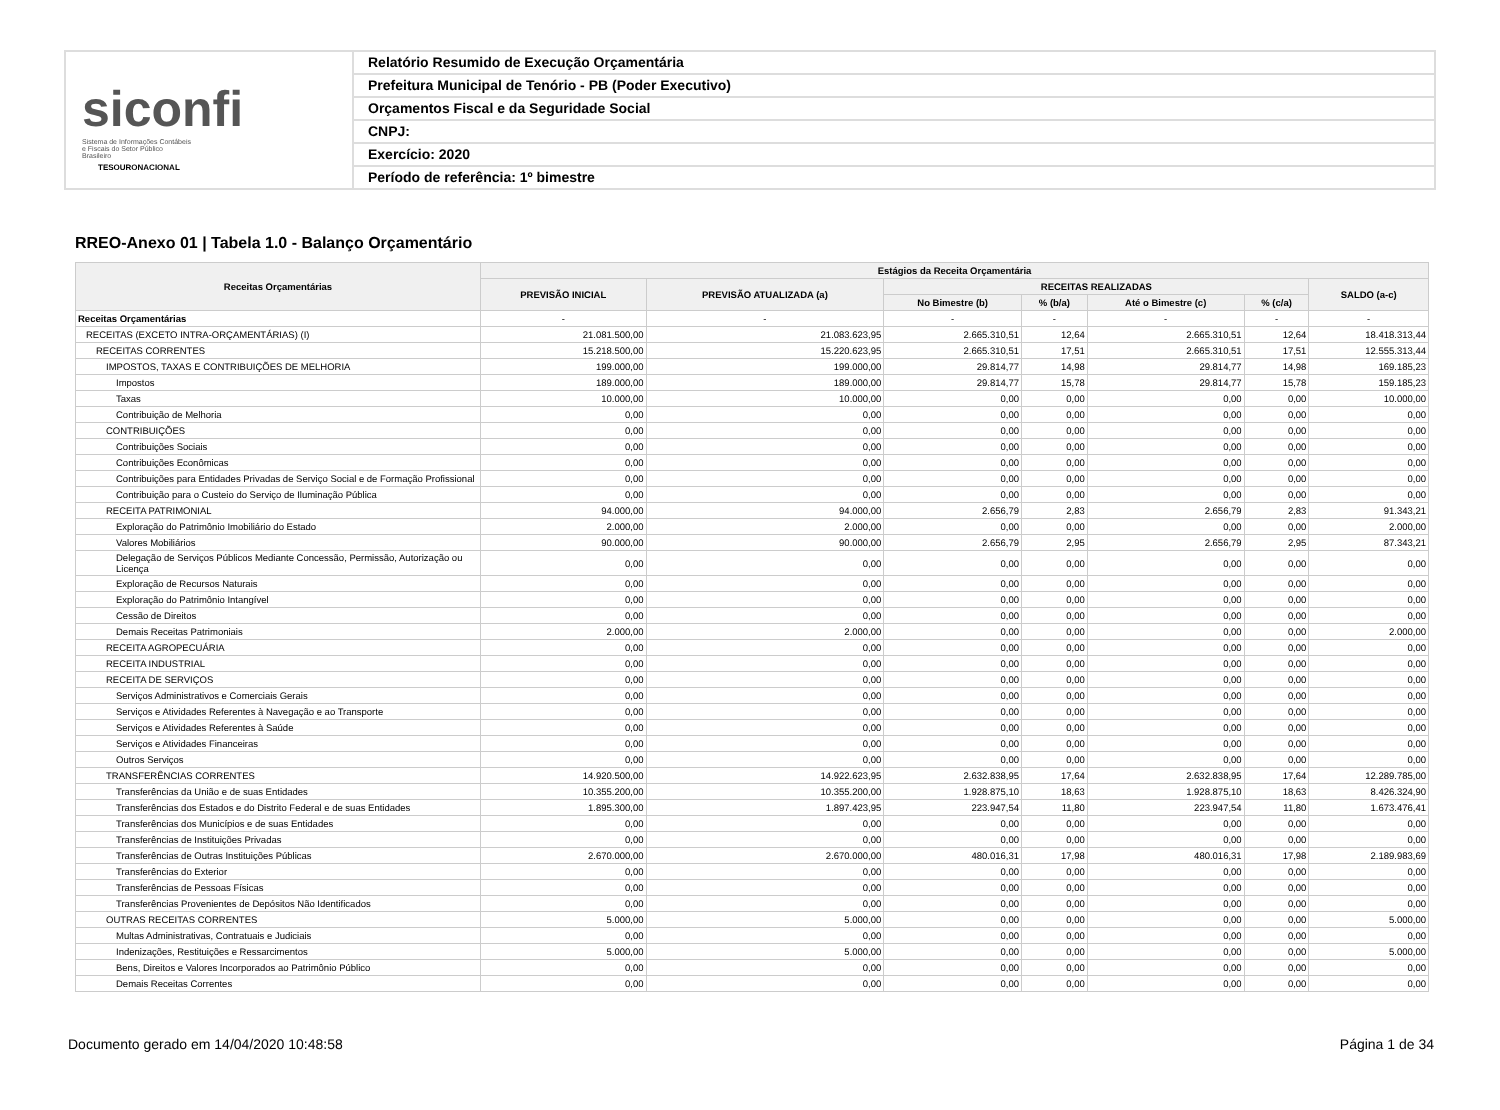siconfi Sistema de Informações Contábeis e Fiscais do Setor Público Brasileiro
TESOURONACIONAL
Relatório Resumido de Execução Orçamentária
Prefeitura Municipal de Tenório - PB (Poder Executivo)
Orçamentos Fiscal e da Seguridade Social
CNPJ:
Exercício: 2020
Período de referência: 1º bimestre
RREO-Anexo 01 | Tabela 1.0 - Balanço Orçamentário
| Receitas Orçamentárias | Estágios da Receita Orçamentária | | | | | | |
| --- | --- | --- | --- | --- | --- | --- | --- |
| | PREVISÃO INICIAL | PREVISÃO ATUALIZADA (a) | RECEITAS REALIZADAS | | | | SALDO (a-c) |
| | | | No Bimestre (b) | % (b/a) | Até o Bimestre (c) | % (c/a) | |
| Receitas Orçamentárias | - | - | - | - | - | - | - |
| RECEITAS (EXCETO INTRA-ORÇAMENTÁRIAS) (I) | 21.081.500,00 | 21.083.623,95 | 2.665.310,51 | 12,64 | 2.665.310,51 | 12,64 | 18.418.313,44 |
| RECEITAS CORRENTES | 15.218.500,00 | 15.220.623,95 | 2.665.310,51 | 17,51 | 2.665.310,51 | 17,51 | 12.555.313,44 |
| IMPOSTOS, TAXAS E CONTRIBUIÇÕES DE MELHORIA | 199.000,00 | 199.000,00 | 29.814,77 | 14,98 | 29.814,77 | 14,98 | 169.185,23 |
| Impostos | 189.000,00 | 189.000,00 | 29.814,77 | 15,78 | 29.814,77 | 15,78 | 159.185,23 |
| Taxas | 10.000,00 | 10.000,00 | 0,00 | 0,00 | 0,00 | 0,00 | 10.000,00 |
| Contribuição de Melhoria | 0,00 | 0,00 | 0,00 | 0,00 | 0,00 | 0,00 | 0,00 |
| CONTRIBUIÇÕES | 0,00 | 0,00 | 0,00 | 0,00 | 0,00 | 0,00 | 0,00 |
| Contribuições Sociais | 0,00 | 0,00 | 0,00 | 0,00 | 0,00 | 0,00 | 0,00 |
| Contribuições Econômicas | 0,00 | 0,00 | 0,00 | 0,00 | 0,00 | 0,00 | 0,00 |
| Contribuições para Entidades Privadas de Serviço Social e de Formação Profissional | 0,00 | 0,00 | 0,00 | 0,00 | 0,00 | 0,00 | 0,00 |
| Contribuição para o Custeio do Serviço de Iluminação Pública | 0,00 | 0,00 | 0,00 | 0,00 | 0,00 | 0,00 | 0,00 |
| RECEITA PATRIMONIAL | 94.000,00 | 94.000,00 | 2.656,79 | 2,83 | 2.656,79 | 2,83 | 91.343,21 |
| Exploração do Patrimônio Imobiliário do Estado | 2.000,00 | 2.000,00 | 0,00 | 0,00 | 0,00 | 0,00 | 2.000,00 |
| Valores Mobiliários | 90.000,00 | 90.000,00 | 2.656,79 | 2,95 | 2.656,79 | 2,95 | 87.343,21 |
| Delegação de Serviços Públicos Mediante Concessão, Permissão, Autorização ou Licença | 0,00 | 0,00 | 0,00 | 0,00 | 0,00 | 0,00 | 0,00 |
| Exploração de Recursos Naturais | 0,00 | 0,00 | 0,00 | 0,00 | 0,00 | 0,00 | 0,00 |
| Exploração do Patrimônio Intangível | 0,00 | 0,00 | 0,00 | 0,00 | 0,00 | 0,00 | 0,00 |
| Cessão de Direitos | 0,00 | 0,00 | 0,00 | 0,00 | 0,00 | 0,00 | 0,00 |
| Demais Receitas Patrimoniais | 2.000,00 | 2.000,00 | 0,00 | 0,00 | 0,00 | 0,00 | 2.000,00 |
| RECEITA AGROPECUÁRIA | 0,00 | 0,00 | 0,00 | 0,00 | 0,00 | 0,00 | 0,00 |
| RECEITA INDUSTRIAL | 0,00 | 0,00 | 0,00 | 0,00 | 0,00 | 0,00 | 0,00 |
| RECEITA DE SERVIÇOS | 0,00 | 0,00 | 0,00 | 0,00 | 0,00 | 0,00 | 0,00 |
| Serviços Administrativos e Comerciais Gerais | 0,00 | 0,00 | 0,00 | 0,00 | 0,00 | 0,00 | 0,00 |
| Serviços e Atividades Referentes à Navegação e ao Transporte | 0,00 | 0,00 | 0,00 | 0,00 | 0,00 | 0,00 | 0,00 |
| Serviços e Atividades Referentes à Saúde | 0,00 | 0,00 | 0,00 | 0,00 | 0,00 | 0,00 | 0,00 |
| Serviços e Atividades Financeiras | 0,00 | 0,00 | 0,00 | 0,00 | 0,00 | 0,00 | 0,00 |
| Outros Serviços | 0,00 | 0,00 | 0,00 | 0,00 | 0,00 | 0,00 | 0,00 |
| TRANSFERÊNCIAS CORRENTES | 14.920.500,00 | 14.922.623,95 | 2.632.838,95 | 17,64 | 2.632.838,95 | 17,64 | 12.289.785,00 |
| Transferências da União e de suas Entidades | 10.355.200,00 | 10.355.200,00 | 1.928.875,10 | 18,63 | 1.928.875,10 | 18,63 | 8.426.324,90 |
| Transferências dos Estados e do Distrito Federal e de suas Entidades | 1.895.300,00 | 1.897.423,95 | 223.947,54 | 11,80 | 223.947,54 | 11,80 | 1.673.476,41 |
| Transferências dos Municípios e de suas Entidades | 0,00 | 0,00 | 0,00 | 0,00 | 0,00 | 0,00 | 0,00 |
| Transferências de Instituições Privadas | 0,00 | 0,00 | 0,00 | 0,00 | 0,00 | 0,00 | 0,00 |
| Transferências de Outras Instituições Públicas | 2.670.000,00 | 2.670.000,00 | 480.016,31 | 17,98 | 480.016,31 | 17,98 | 2.189.983,69 |
| Transferências do Exterior | 0,00 | 0,00 | 0,00 | 0,00 | 0,00 | 0,00 | 0,00 |
| Transferências de Pessoas Físicas | 0,00 | 0,00 | 0,00 | 0,00 | 0,00 | 0,00 | 0,00 |
| Transferências Provenientes de Depósitos Não Identificados | 0,00 | 0,00 | 0,00 | 0,00 | 0,00 | 0,00 | 0,00 |
| OUTRAS RECEITAS CORRENTES | 5.000,00 | 5.000,00 | 0,00 | 0,00 | 0,00 | 0,00 | 5.000,00 |
| Multas Administrativas, Contratuais e Judiciais | 0,00 | 0,00 | 0,00 | 0,00 | 0,00 | 0,00 | 0,00 |
| Indenizações, Restituições e Ressarcimentos | 5.000,00 | 5.000,00 | 0,00 | 0,00 | 0,00 | 0,00 | 5.000,00 |
| Bens, Direitos e Valores Incorporados ao Patrimônio Público | 0,00 | 0,00 | 0,00 | 0,00 | 0,00 | 0,00 | 0,00 |
| Demais Receitas Correntes | 0,00 | 0,00 | 0,00 | 0,00 | 0,00 | 0,00 | 0,00 |
Documento gerado em 14/04/2020 10:48:58 Página 1 de 34